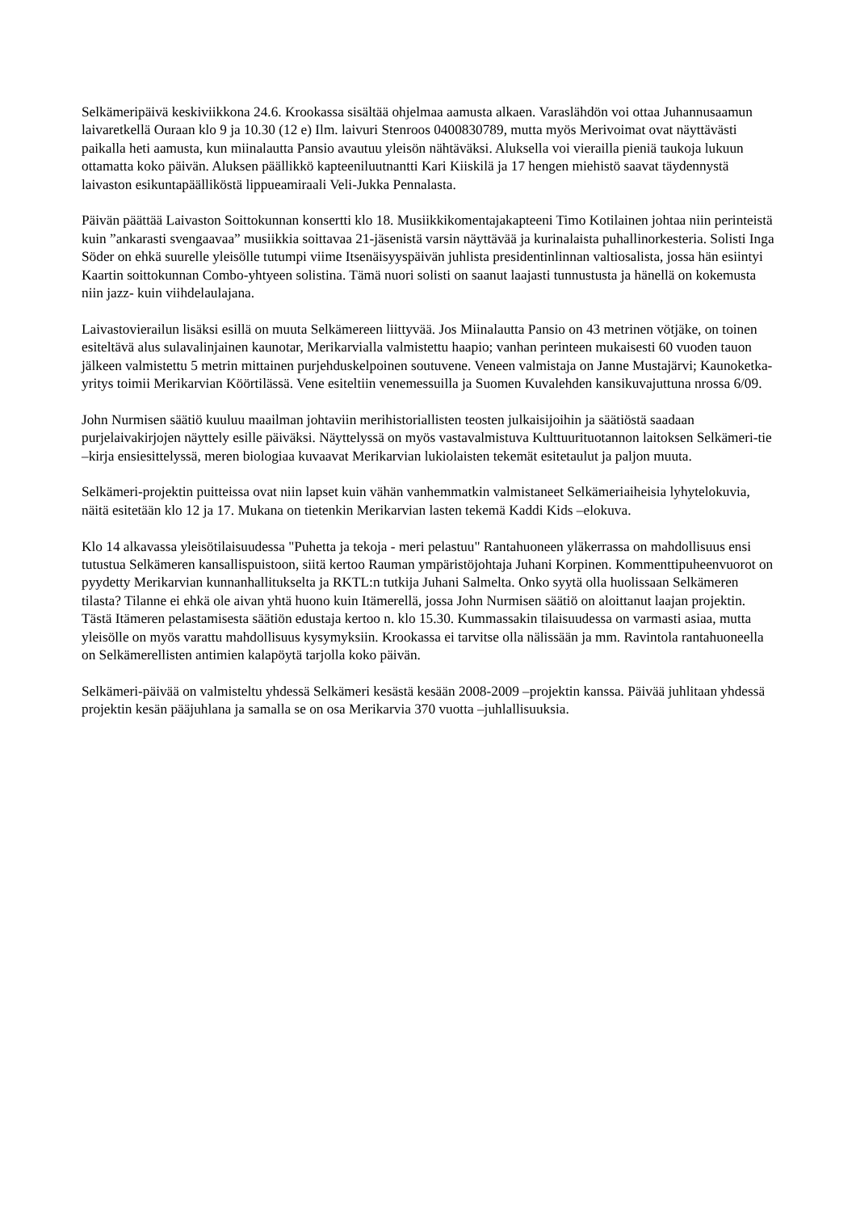Selkämeripäivä keskiviikkona 24.6. Krookassa sisältää ohjelmaa aamusta alkaen. Varaslähdön voi ottaa Juhannusaamun laivaretkellä Ouraan klo 9 ja 10.30 (12 e) Ilm. laivuri Stenroos 0400830789, mutta myös Merivoimat ovat näyttävästi paikalla heti aamusta, kun miinalautta Pansio avautuu yleisön nähtäväksi. Aluksella voi vierailla pieniä taukoja lukuun ottamatta koko päivän. Aluksen päällikkö kapteeniluutnantti Kari Kiiskilä ja 17 hengen miehistö saavat täydennystä laivaston esikuntapäälliköstä lippueamiraali Veli-Jukka Pennalasta.
Päivän päättää Laivaston Soittokunnan konsertti klo 18. Musiikkikomentajakapteeni Timo Kotilainen johtaa niin perinteistä kuin ”ankarasti svengaavaa” musiikkia soittavaa 21-jäsenistä varsin näyttävää ja kurinalaista puhallinorkesteria. Solisti Inga Söder on ehkä suurelle yleisölle tutumpi viime Itsenäisyyspäivän juhlista presidentinlinnan valtiosalista, jossa hän esiintyi Kaartin soittokunnan Combo-yhtyeen solistina. Tämä nuori solisti on saanut laajasti tunnustusta ja hänellä on kokemusta niin jazz- kuin viihdelaulajana.
Laivastovierailun lisäksi esillä on muuta Selkämereen liittyvää. Jos Miinalautta Pansio on 43 metrinen vötjäke, on toinen esiteltävä alus sulavalinjainen kaunotar, Merikarvialla valmistettu haapio; vanhan perinteen mukaisesti 60 vuoden tauon jälkeen valmistettu 5 metrin mittainen purjehduskelpoinen soutuvene. Veneen valmistaja on Janne Mustajärvi; Kaunoketka-yritys toimii Merikarvian Köörtilässä. Vene esiteltiin venemessuilla ja Suomen Kuvalehden kansikuvajuttuna nrossa 6/09.
John Nurmisen säätiö kuuluu maailman johtaviin merihistoriallisten teosten julkaisijoihin ja säätiöstä saadaan purjelaivakirjojen näyttely esille päiväksi. Näyttelyssä on myös vastavalmistuva Kulttuurituotannon laitoksen Selkämeri-tie –kirja ensiesittelyssä, meren biologiaa kuvaavat Merikarvian lukiolaisten tekemät esitetaulut ja paljon muuta.
Selkämeri-projektin puitteissa ovat niin lapset kuin vähän vanhemmatkin valmistaneet Selkämeriaiheisia lyhytelokuvia, näitä esitetään klo 12 ja 17. Mukana on tietenkin Merikarvian lasten tekemä Kaddi Kids –elokuva.
Klo 14 alkavassa yleisötilaisuudessa "Puhetta ja tekoja - meri pelastuu" Rantahuoneen yläkerrassa on mahdollisuus ensi tutustua Selkämeren kansallispuistoon, siitä kertoo Rauman ympäristöjohtaja Juhani Korpinen. Kommenttipuheenvuorot on pyydetty Merikarvian kunnanhallitukselta ja RKTL:n tutkija Juhani Salmelta. Onko syytä olla huolissaan Selkämeren tilasta? Tilanne ei ehkä ole aivan yhtä huono kuin Itämerellä, jossa John Nurmisen säätiö on aloittanut laajan projektin. Tästä Itämeren pelastamisesta säätiön edustaja kertoo n. klo 15.30. Kummassakin tilaisuudessa on varmasti asiaa, mutta yleisölle on myös varattu mahdollisuus kysymyksiin. Krookassa ei tarvitse olla nälissään ja mm. Ravintola rantahuoneella on Selkämerellisten antimien kalapöytä tarjolla koko päivän.
Selkämeri-päivää on valmisteltu yhdessä Selkämeri kesästä kesään 2008-2009 –projektin kanssa. Päivää juhlitaan yhdessä projektin kesän pääjuhlana ja samalla se on osa Merikarvia 370 vuotta –juhlallisuuksia.